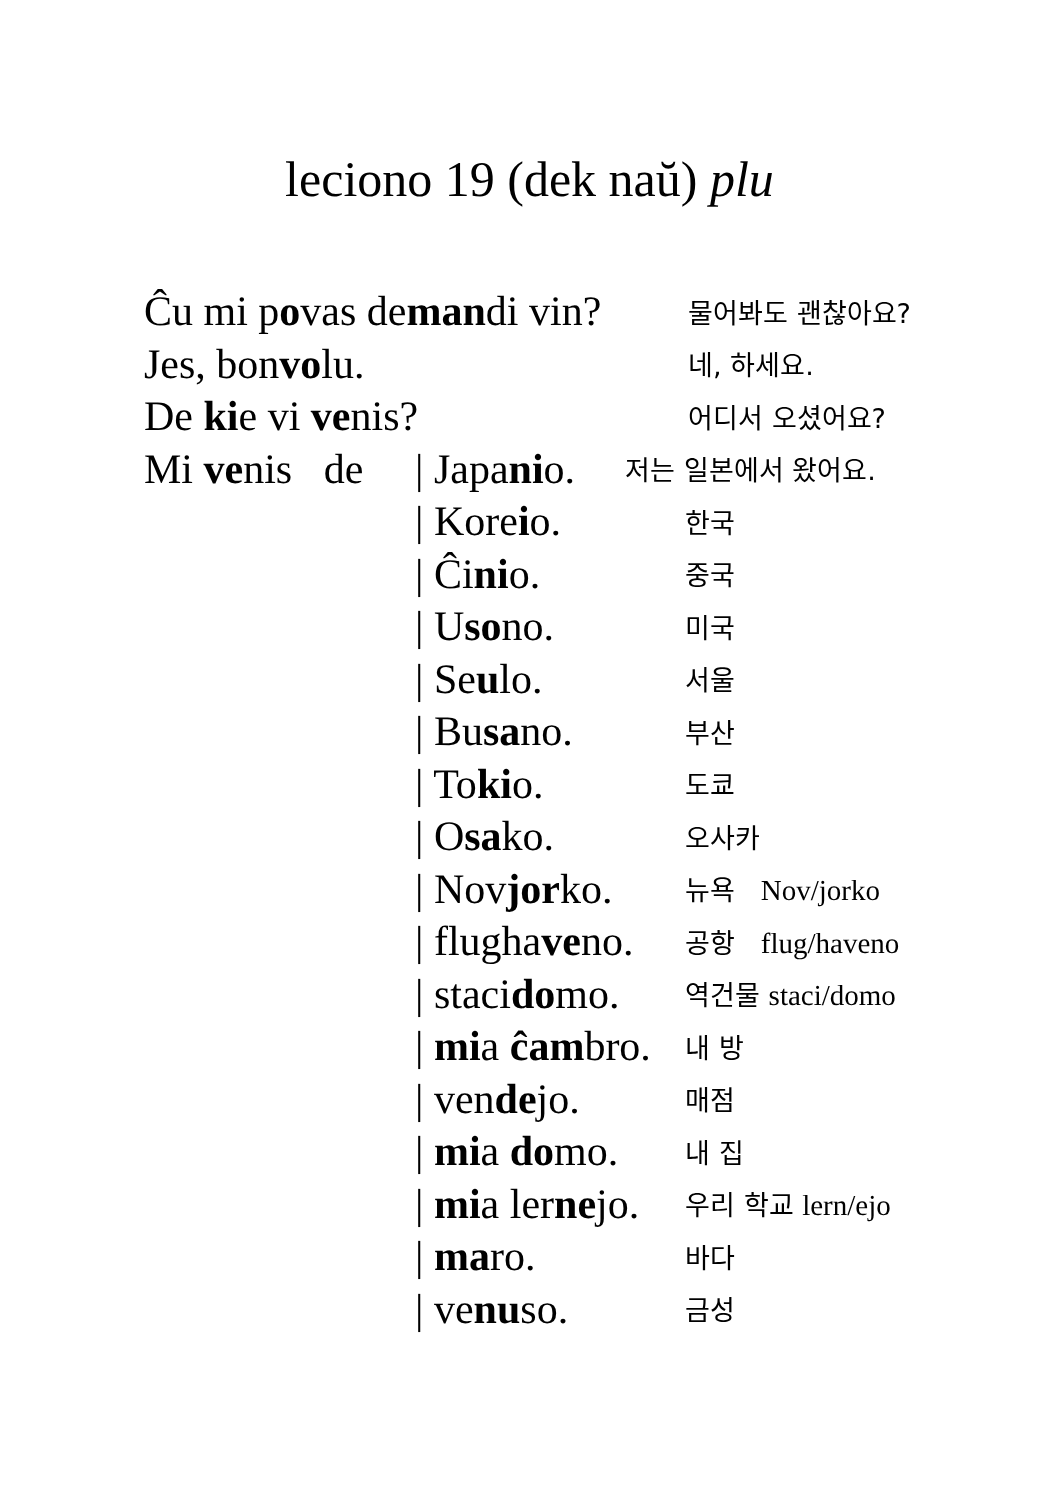leciono 19 (dek naŭ) plu
Ĉu mi povas demandi vin?
물어봐도 괜찮아요?
Jes, bonvolu.
네, 하세요.
De kie vi venis?
어디서 오셨어요?
Mi venis de
| Japanio.
저는 일본에서 왔어요.
| Koreio.
한국
| Ĉinio.
중국
| Usono.
미국
| Seulo.
서울
| Busano.
부산
| Tokio.
도쿄
| Osako.
오사카
| Novjorko.
뉴욕 Nov/jorko
| flughaveno.
공항 flug/haveno
| stacidomo.
역건물 staci/domo
| mia ĉambro.
내 방
| vendejo.
매점
| mia domo.
내 집
| mia lernejo.
우리 학교 lern/ejo
| maro.
바다
| venuso.
금성